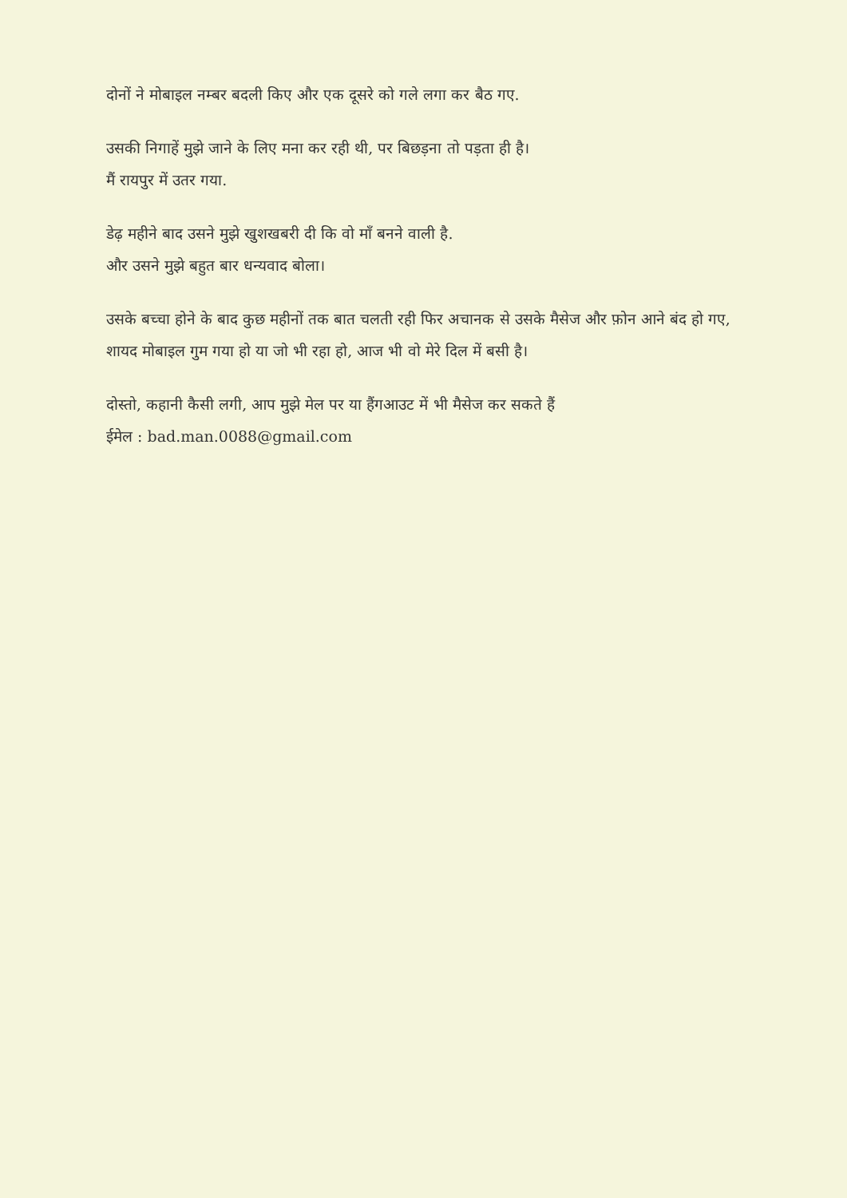दोनों ने मोबाइल नम्बर बदली किए और एक दूसरे को गले लगा कर बैठ गए.
उसकी निगाहें मुझे जाने के लिए मना कर रही थी, पर बिछड़ना तो पड़ता ही है।
मैं रायपुर में उतर गया.
डेढ़ महीने बाद उसने मुझे खुशखबरी दी कि वो माँ बनने वाली है.
और उसने मुझे बहुत बार धन्यवाद बोला।
उसके बच्चा होने के बाद कुछ महीनों तक बात चलती रही फिर अचानक से उसके मैसेज और फ़ोन आने बंद हो गए, शायद मोबाइल गुम गया हो या जो भी रहा हो, आज भी वो मेरे दिल में बसी है।
दोस्तो, कहानी कैसी लगी, आप मुझे मेल पर या हैंगआउट में भी मैसेज कर सकते हैं
ईमेल : bad.man.0088@gmail.com